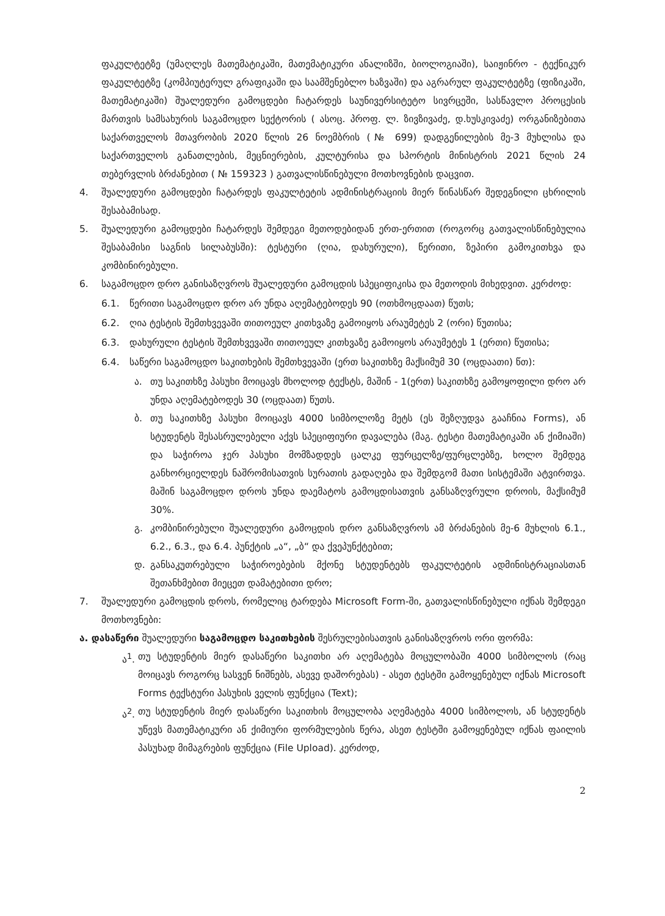ფაკულტეტზე (უმაღლეს მათემატიკაში, მათემატიკური ანალიზში, ბიოლოგიაში), საიჟინრო - ტექნიკურ ფაკულტეტზე (კომპიუტერულ გრაფიკაში და საამშენებლო ხაზვაში) და აგრარულ ფაკულტეტზე (ფიზიკაში, მათემატიკაში) შუალედური გამოცდები ჩატარდეს საუნივერსიტეტო სივრცეში, სასწავლო პროცესის მართვის სამსახურის საგამოცდო სექტორის ( ასოც. პროფ. ლ. ზივზივაძე, დ.ხუსკივაძე) ორგანიზებითა საქართველოს მთავრობის 2020 წლის 26 ნოემბრის (№ 699) დადგენილების მე-3 მუხლისა და საქართველოს განათლების, მეცნიერების, კულტურისა და სპორტის მინისტრის 2021 წლის 24 თებერვლის ბრძანებით ( № 159323 ) გათვალისწინებული მოთხოვნების დაცვით.
4. შუალედური გამოცდები ჩატარდეს ფაკულტეტის ადმინისტრაციის მიერ წინასწარ შედეგნილი ცხრილის შესაბამისად.
5. შუალედური გამოცდები ჩატარდეს შემდეგი მეთოდებიდან ერთ-ერთით (როგორც გათვალისწინებულია შესაბამისი საგნის სილაბუსში): ტესტური (ღია, დახურული), წერითი, ზეპირი გამოკითხვა და კომბინირებული.
6. საგამოცდო დრო განისაზღვროს შუალედური გამოცდის სპეციფიკისა და მეთოდის მიხედვით. კერძოდ:
6.1. წერითი საგამოცდო დრო არ უნდა აღემატებოდეს 90 (ოთხმოცდაათ) წუთს;
6.2. ღია ტესტის შემთხვევაში თითოეულ კითხვაზე გამოიყოს არაუმეტეს 2 (ორი) წუთისა;
6.3. დახურული ტესტის შემთხვევაში თითოეულ კითხვაზე გამოიყოს არაუმეტეს 1 (ერთი) წუთისა;
6.4. საწერი საგამოცდო საკითხების შემთხვევაში (ერთ საკითხზე მაქსიმუმ 30 (ოცდაათი) წთ):
ა. თუ საკითხზე პასუხი მოიცავს მხოლოდ ტექსტს, მაშინ - 1(ერთ) საკითხზე გამოყოფილი დრო არ უნდა აღემატებოდეს 30 (ოცდაათ) წუთს.
ბ. თუ საკითხზე პასუხი მოიცავს 4000 სიმბოლოზე მეტს (ეს შეზღუდვა გააჩნია Forms), ან სტუდენტს შესასრულებელი აქვს სპეციფიური დავალება (მაგ. ტესტი მათემატიკაში ან ქიმიაში) და საჭიროა ჯერ პასუხი მომზადდეს ცალკე ფურცელზე/ფურცლებზე, ხოლო შემდეგ განხორციელდეს ნაშრომისათვის სურათის გადაღება და შემდგომ მათი სისტემაში ატვირთვა. მაშინ საგამოცდო დროს უნდა დაემატოს გამოცდისათვის განსაზღვრული დროის, მაქსიმუმ 30%.
გ. კომბინირებული შუალედური გამოცდის დრო განსაზღვროს ამ ბრძანების მე-6 მუხლის 6.1., 6.2., 6.3., და 6.4. პუნქტის „ა“, „ბ“ და ქვეპუნქტებით;
დ. განსაკუთრებული საჭიროებების მქონე სტუდენტებს ფაკულტეტის ადმინისტრაციასთან შეთანხმებით მიეცეთ დამატებითი დრო;
7. შუალედური გამოცდის დროს, რომელიც ტარდება Microsoft Form-ში, გათვალისწინებული იქნას შემდეგი მოთხოვნები:
ა. დასაწერი შუალედური საგამოცდო საკითხების შესრულებისათვის განისაზღვროს ორი ფორმა:
ა<sup>1</sup>.
თუ სტუდენტის მიერ დასაწერი საკითხი არ აღემატება მოცულობაში 4000 სიმბოლოს (რაც მოიცავს როგორც სასვენ ნიშნებს, ასევე დაშორებას) - ასეთ ტესტში გამოყენებულ იქნას Microsoft Forms ტექსტური პასუხის ველის ფუნქცია (Text);
ა<sup>2</sup>.
თუ სტუდენტის მიერ დასაწერი საკითხის მოცულობა აღემატება 4000 სიმბოლოს, ან სტუდენტს უწევს მათემატიკური ან ქიმიური ფორმულების წერა, ასეთ ტესტში გამოყენებულ იქნას ფაილის პასუხად მიმაგრების ფუნქცია (File Upload). კერძოდ,
2